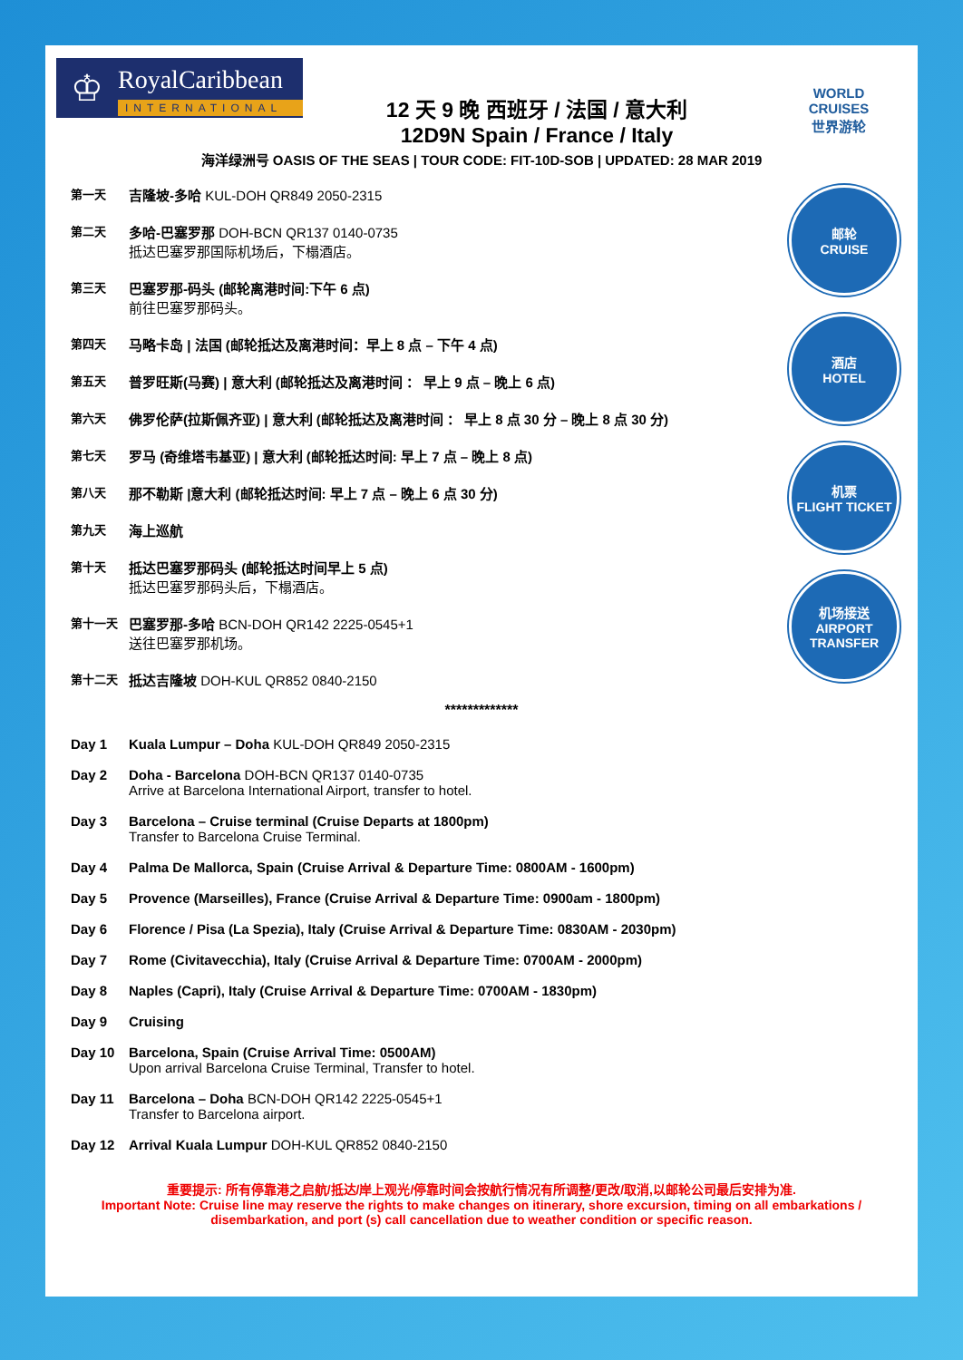♔
RoyalCaribbean
INTERNATIONAL
12 天 9 晚 西班牙 / 法国 / 意大利
12D9N Spain / France / Italy
WORLD
CRUISES
世界游轮
海洋绿洲号 OASIS OF THE SEAS | TOUR CODE: FIT-10D-SOB | UPDATED: 28 MAR 2019
第一天
吉隆坡-多哈 KUL-DOH QR849 2050-2315
第二天
多哈-巴塞罗那 DOH-BCN QR137 0140-0735
抵达巴塞罗那国际机场后，下榻酒店。
第三天
巴塞罗那-码头 (邮轮离港时间:下午 6 点)
前往巴塞罗那码头。
第四天
马略卡岛 | 法国 (邮轮抵达及离港时间：早上 8 点 – 下午 4 点)
第五天
普罗旺斯(马赛) | 意大利 (邮轮抵达及离港时间 ： 早上 9 点 – 晚上 6 点)
第六天
佛罗伦萨(拉斯佩齐亚) | 意大利 (邮轮抵达及离港时间 ： 早上 8 点 30 分 – 晚上 8 点 30 分)
第七天
罗马 (奇维塔韦基亚) | 意大利 (邮轮抵达时间: 早上 7 点 – 晚上 8 点)
第八天
那不勒斯 |意大利 (邮轮抵达时间: 早上 7 点 – 晚上 6 点 30 分)
第九天
海上巡航
第十天
抵达巴塞罗那码头 (邮轮抵达时间早上 5 点)
抵达巴塞罗那码头后，下榻酒店。
第十一天
巴塞罗那-多哈 BCN-DOH QR142 2225-0545+1
送往巴塞罗那机场。
第十二天
抵达吉隆坡 DOH-KUL QR852 0840-2150
邮轮
CRUISE
酒店
HOTEL
机票
FLIGHT TICKET
机场接送
AIRPORT TRANSFER
*************
Day 1 Kuala Lumpur – Doha KUL-DOH QR849 2050-2315
Day 2 Doha - Barcelona DOH-BCN QR137 0140-0735
Arrive at Barcelona International Airport, transfer to hotel.
Day 3 Barcelona – Cruise terminal (Cruise Departs at 1800pm)
Transfer to Barcelona Cruise Terminal.
Day 4 Palma De Mallorca, Spain (Cruise Arrival & Departure Time: 0800AM - 1600pm)
Day 5 Provence (Marseilles), France (Cruise Arrival & Departure Time: 0900am - 1800pm)
Day 6 Florence / Pisa (La Spezia), Italy (Cruise Arrival & Departure Time: 0830AM - 2030pm)
Day 7 Rome (Civitavecchia), Italy (Cruise Arrival & Departure Time: 0700AM - 2000pm)
Day 8 Naples (Capri), Italy (Cruise Arrival & Departure Time: 0700AM - 1830pm)
Day 9 Cruising
Day 10 Barcelona, Spain (Cruise Arrival Time: 0500AM)
Upon arrival Barcelona Cruise Terminal, Transfer to hotel.
Day 11 Barcelona – Doha BCN-DOH QR142 2225-0545+1
Transfer to Barcelona airport.
Day 12 Arrival Kuala Lumpur DOH-KUL QR852 0840-2150
重要提示: 所有停靠港之启航/抵达/岸上观光/停靠时间会按航行情况有所调整/更改/取消,以邮轮公司最后安排为准.
Important Note: Cruise line may reserve the rights to make changes on itinerary, shore excursion, timing on all embarkations / disembarkation, and port (s) call cancellation due to weather condition or specific reason.